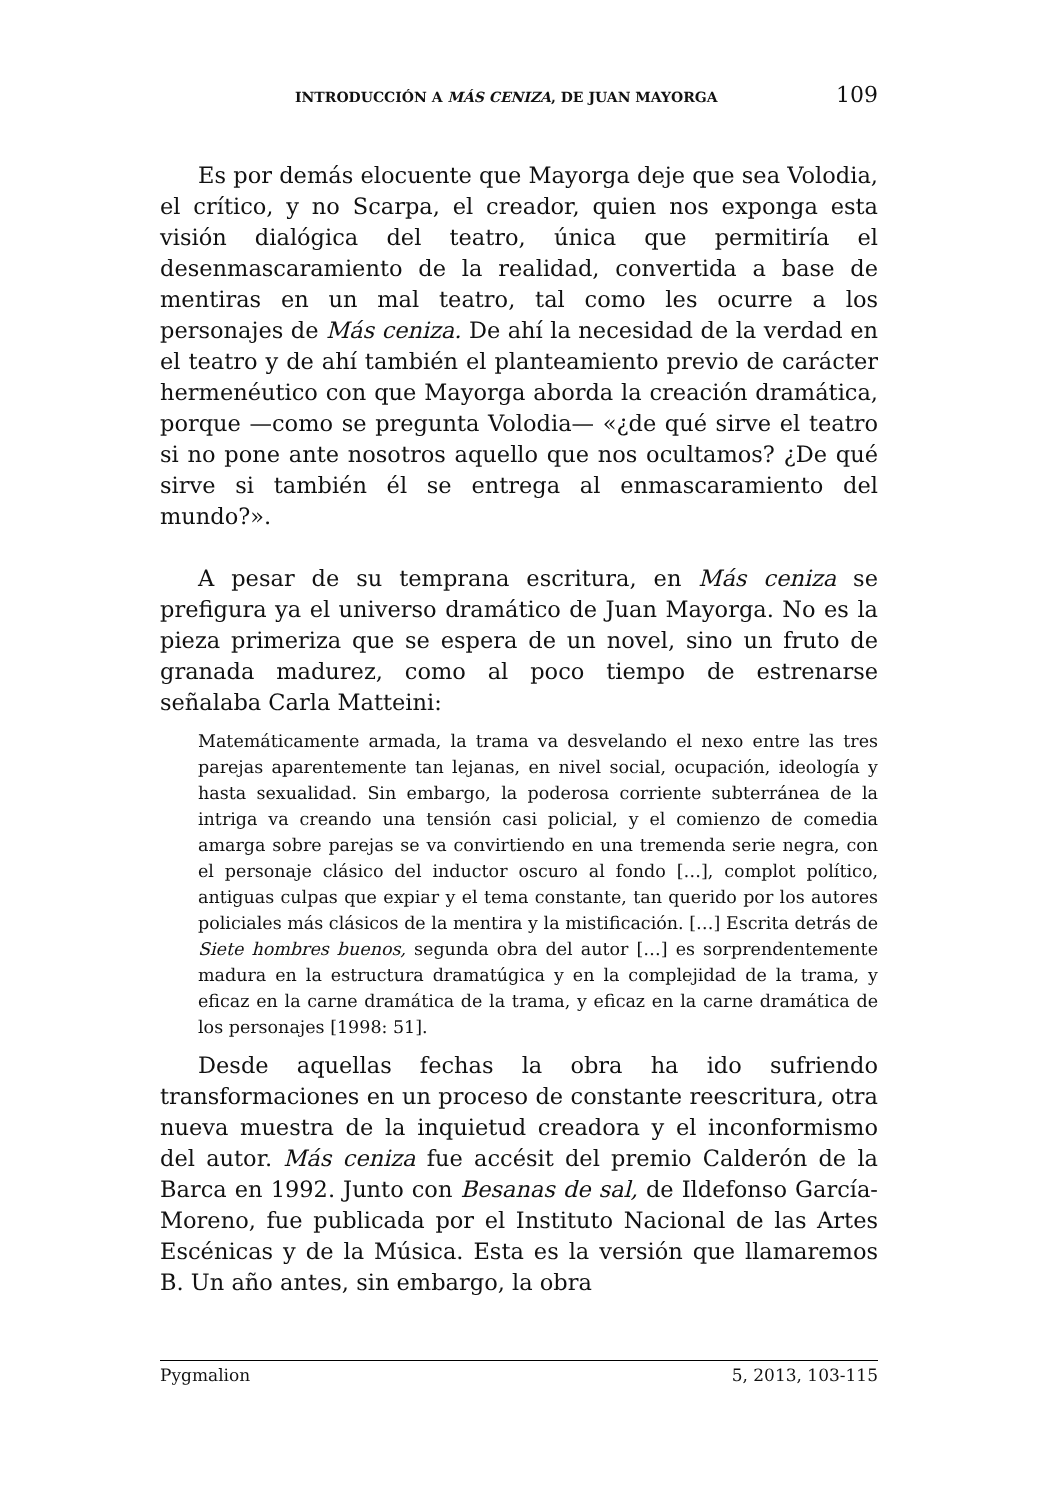INTRODUCCIÓN A MÁS CENIZA, DE JUAN MAYORGA 109
Es por demás elocuente que Mayorga deje que sea Volodia, el crítico, y no Scarpa, el creador, quien nos exponga esta visión dialógica del teatro, única que permitiría el desenmascaramiento de la realidad, convertida a base de mentiras en un mal teatro, tal como les ocurre a los personajes de Más ceniza. De ahí la necesidad de la verdad en el teatro y de ahí también el planteamiento previo de carácter hermenéutico con que Mayorga aborda la creación dramática, porque —como se pregunta Volodia— «¿de qué sirve el teatro si no pone ante nosotros aquello que nos ocultamos? ¿De qué sirve si también él se entrega al enmascaramiento del mundo?».
A pesar de su temprana escritura, en Más ceniza se prefigura ya el universo dramático de Juan Mayorga. No es la pieza primeriza que se espera de un novel, sino un fruto de granada madurez, como al poco tiempo de estrenarse señalaba Carla Matteini:
Matemáticamente armada, la trama va desvelando el nexo entre las tres parejas aparentemente tan lejanas, en nivel social, ocupación, ideología y hasta sexualidad. Sin embargo, la poderosa corriente subterránea de la intriga va creando una tensión casi policial, y el comienzo de comedia amarga sobre parejas se va convirtiendo en una tremenda serie negra, con el personaje clásico del inductor oscuro al fondo […], complot político, antiguas culpas que expiar y el tema constante, tan querido por los autores policiales más clásicos de la mentira y la mistificación. […] Escrita detrás de Siete hombres buenos, segunda obra del autor […] es sorprendentemente madura en la estructura dramatúgica y en la complejidad de la trama, y eficaz en la carne dramática de la trama, y eficaz en la carne dramática de los personajes [1998: 51].
Desde aquellas fechas la obra ha ido sufriendo transformaciones en un proceso de constante reescritura, otra nueva muestra de la inquietud creadora y el inconformismo del autor. Más ceniza fue accésit del premio Calderón de la Barca en 1992. Junto con Besanas de sal, de Ildefonso García-Moreno, fue publicada por el Instituto Nacional de las Artes Escénicas y de la Música. Esta es la versión que llamaremos B. Un año antes, sin embargo, la obra
Pygmalion 5, 2013, 103-115